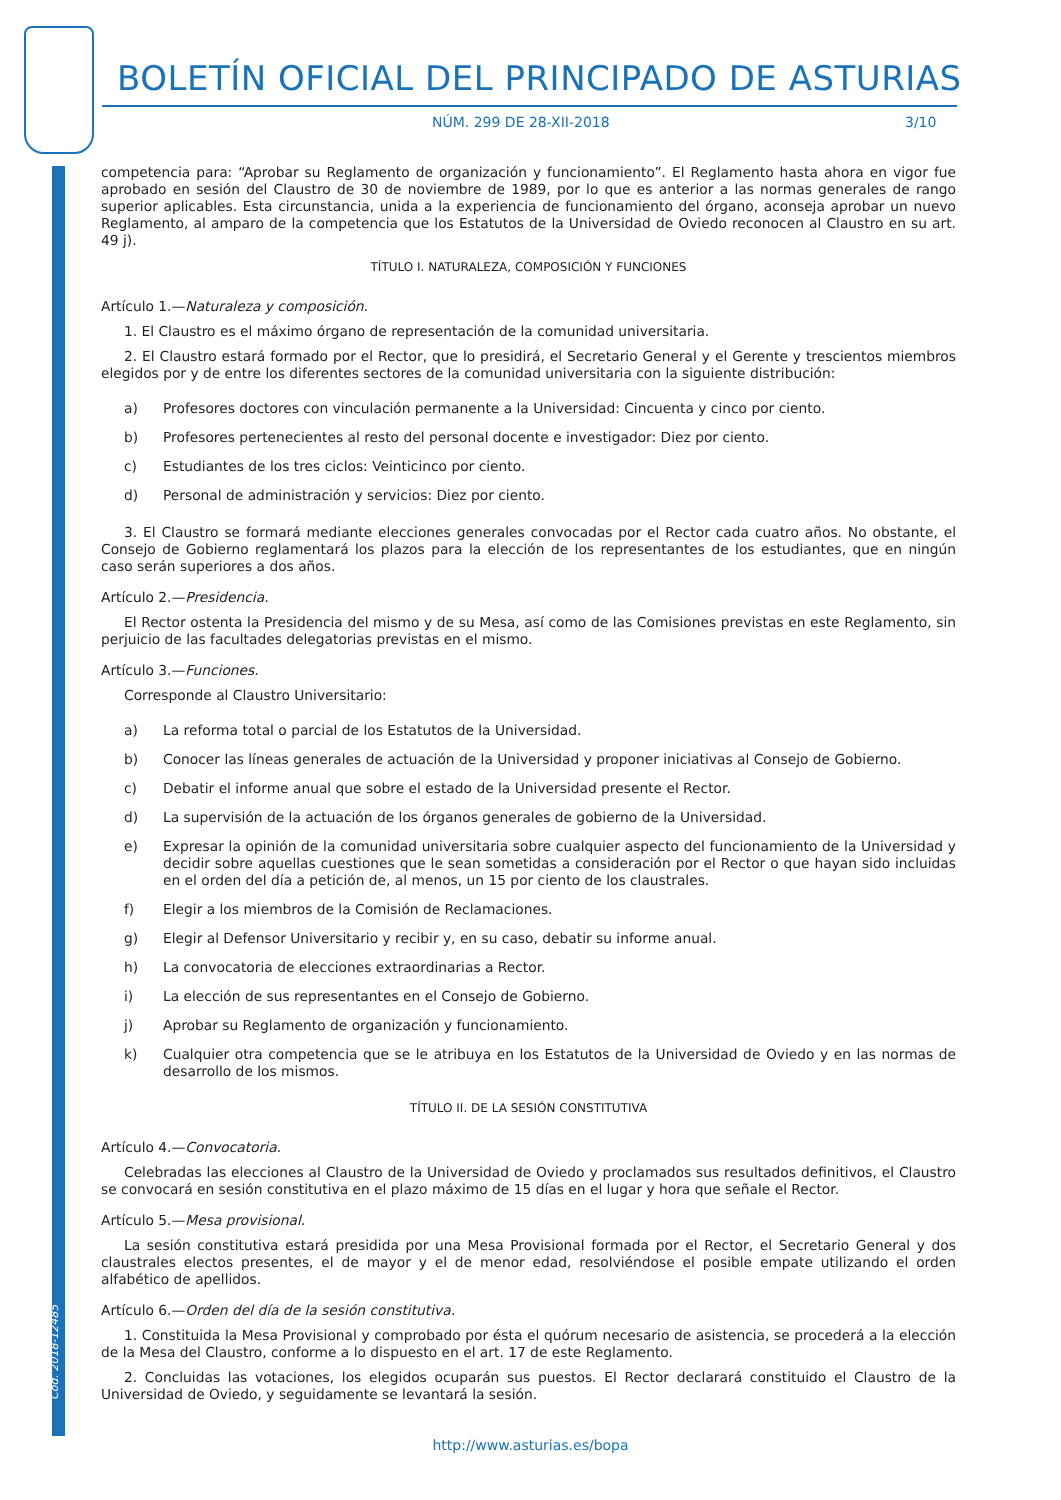Cód. 2018-12485
BOLETÍN OFICIAL DEL PRINCIPADO DE ASTURIAS
NÚM. 299 DE 28-XII-2018 3/10
competencia para: “Aprobar su Reglamento de organización y funcionamiento”. El Reglamento hasta ahora en vigor fue aprobado en sesión del Claustro de 30 de noviembre de 1989, por lo que es anterior a las normas generales de rango superior aplicables. Esta circunstancia, unida a la experiencia de funcionamiento del órgano, aconseja aprobar un nuevo Reglamento, al amparo de la competencia que los Estatutos de la Universidad de Oviedo reconocen al Claustro en su art. 49 j).
TÍTULO I. NATURALEZA, COMPOSICIÓN Y FUNCIONES
Artículo 1.—Naturaleza y composición.
1. El Claustro es el máximo órgano de representación de la comunidad universitaria.
2. El Claustro estará formado por el Rector, que lo presidirá, el Secretario General y el Gerente y trescientos miembros elegidos por y de entre los diferentes sectores de la comunidad universitaria con la siguiente distribución:
a) Profesores doctores con vinculación permanente a la Universidad: Cincuenta y cinco por ciento.
b) Profesores pertenecientes al resto del personal docente e investigador: Diez por ciento.
c) Estudiantes de los tres ciclos: Veinticinco por ciento.
d) Personal de administración y servicios: Diez por ciento.
3. El Claustro se formará mediante elecciones generales convocadas por el Rector cada cuatro años. No obstante, el Consejo de Gobierno reglamentará los plazos para la elección de los representantes de los estudiantes, que en ningún caso serán superiores a dos años.
Artículo 2.—Presidencia.
El Rector ostenta la Presidencia del mismo y de su Mesa, así como de las Comisiones previstas en este Reglamento, sin perjuicio de las facultades delegatorias previstas en el mismo.
Artículo 3.—Funciones.
Corresponde al Claustro Universitario:
a) La reforma total o parcial de los Estatutos de la Universidad.
b) Conocer las líneas generales de actuación de la Universidad y proponer iniciativas al Consejo de Gobierno.
c) Debatir el informe anual que sobre el estado de la Universidad presente el Rector.
d) La supervisión de la actuación de los órganos generales de gobierno de la Universidad.
e) Expresar la opinión de la comunidad universitaria sobre cualquier aspecto del funcionamiento de la Universidad y decidir sobre aquellas cuestiones que le sean sometidas a consideración por el Rector o que hayan sido incluidas en el orden del día a petición de, al menos, un 15 por ciento de los claustrales.
f) Elegir a los miembros de la Comisión de Reclamaciones.
g) Elegir al Defensor Universitario y recibir y, en su caso, debatir su informe anual.
h) La convocatoria de elecciones extraordinarias a Rector.
i) La elección de sus representantes en el Consejo de Gobierno.
j) Aprobar su Reglamento de organización y funcionamiento.
k) Cualquier otra competencia que se le atribuya en los Estatutos de la Universidad de Oviedo y en las normas de desarrollo de los mismos.
TÍTULO II. DE LA SESIÓN CONSTITUTIVA
Artículo 4.—Convocatoria.
Celebradas las elecciones al Claustro de la Universidad de Oviedo y proclamados sus resultados definitivos, el Claustro se convocará en sesión constitutiva en el plazo máximo de 15 días en el lugar y hora que señale el Rector.
Artículo 5.—Mesa provisional.
La sesión constitutiva estará presidida por una Mesa Provisional formada por el Rector, el Secretario General y dos claustrales electos presentes, el de mayor y el de menor edad, resolviéndose el posible empate utilizando el orden alfabético de apellidos.
Artículo 6.—Orden del día de la sesión constitutiva.
1. Constituida la Mesa Provisional y comprobado por ésta el quórum necesario de asistencia, se procederá a la elección de la Mesa del Claustro, conforme a lo dispuesto en el art. 17 de este Reglamento.
2. Concluidas las votaciones, los elegidos ocuparán sus puestos. El Rector declarará constituido el Claustro de la Universidad de Oviedo, y seguidamente se levantará la sesión.
http://www.asturias.es/bopa